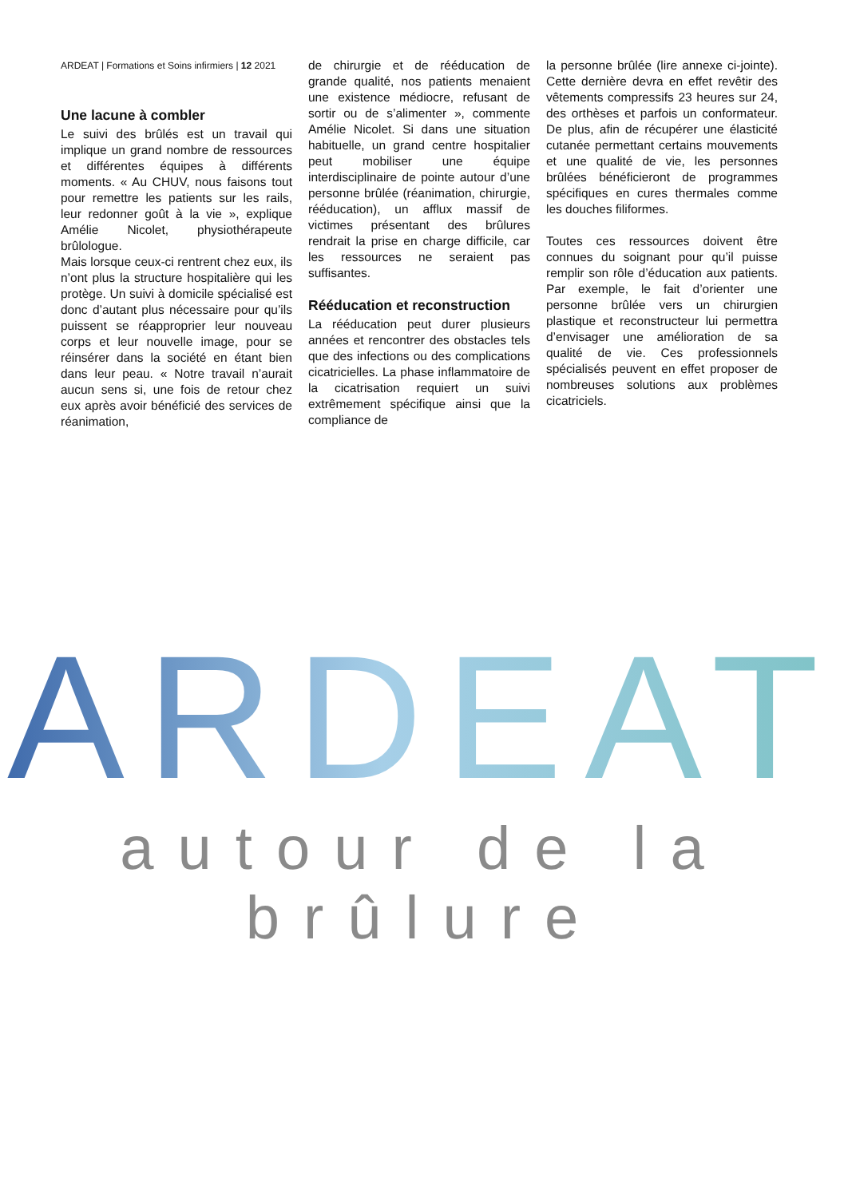ARDEAT | Formations et Soins infirmiers | 12 2021
Une lacune à combler
Le suivi des brûlés est un travail qui implique un grand nombre de ressources et différentes équipes à différents moments. « Au CHUV, nous faisons tout pour remettre les patients sur les rails, leur redonner goût à la vie », explique Amélie Nicolet, physiothérapeute brûlologue.
Mais lorsque ceux-ci rentrent chez eux, ils n’ont plus la structure hospitalière qui les protège. Un suivi à domicile spécialisé est donc d’autant plus nécessaire pour qu’ils puissent se réapproprier leur nouveau corps et leur nouvelle image, pour se réinsérer dans la société en étant bien dans leur peau. « Notre travail n’aurait aucun sens si, une fois de retour chez eux après avoir bénéficié des services de réanimation,
de chirurgie et de rééducation de grande qualité, nos patients menaient une existence médiocre, refusant de sortir ou de s’alimenter », commente Amélie Nicolet. Si dans une situation habituelle, un grand centre hospitalier peut mobiliser une équipe interdisciplinaire de pointe autour d’une personne brûlée (réanimation, chirurgie, rééducation), un afflux massif de victimes présentant des brûlures rendrait la prise en charge difficile, car les ressources ne seraient pas suffisantes.
Rééducation et reconstruction
La rééducation peut durer plusieurs années et rencontrer des obstacles tels que des infections ou des complications cicatricielles. La phase inflammatoire de la cicatrisation requiert un suivi extrêmement spécifique ainsi que la compliance de
la personne brûlée (lire annexe ci-jointe). Cette dernière devra en effet revêtir des vêtements compressifs 23 heures sur 24, des orthèses et parfois un conformateur. De plus, afin de récupérer une élasticité cutanée permettant certains mouvements et une qualité de vie, les personnes brûlées bénéficieront de programmes spécifiques en cures thermales comme les douches filiformes.
Toutes ces ressources doivent être connues du soignant pour qu’il puisse remplir son rôle d’éducation aux patients. Par exemple, le fait d’orienter une personne brûlée vers un chirurgien plastique et reconstructeur lui permettra d’envisager une amélioration de sa qualité de vie. Ces professionnels spécialisés peuvent en effet proposer de nombreuses solutions aux problèmes cicatriciels.
ARDEAT
autour de la brûlure